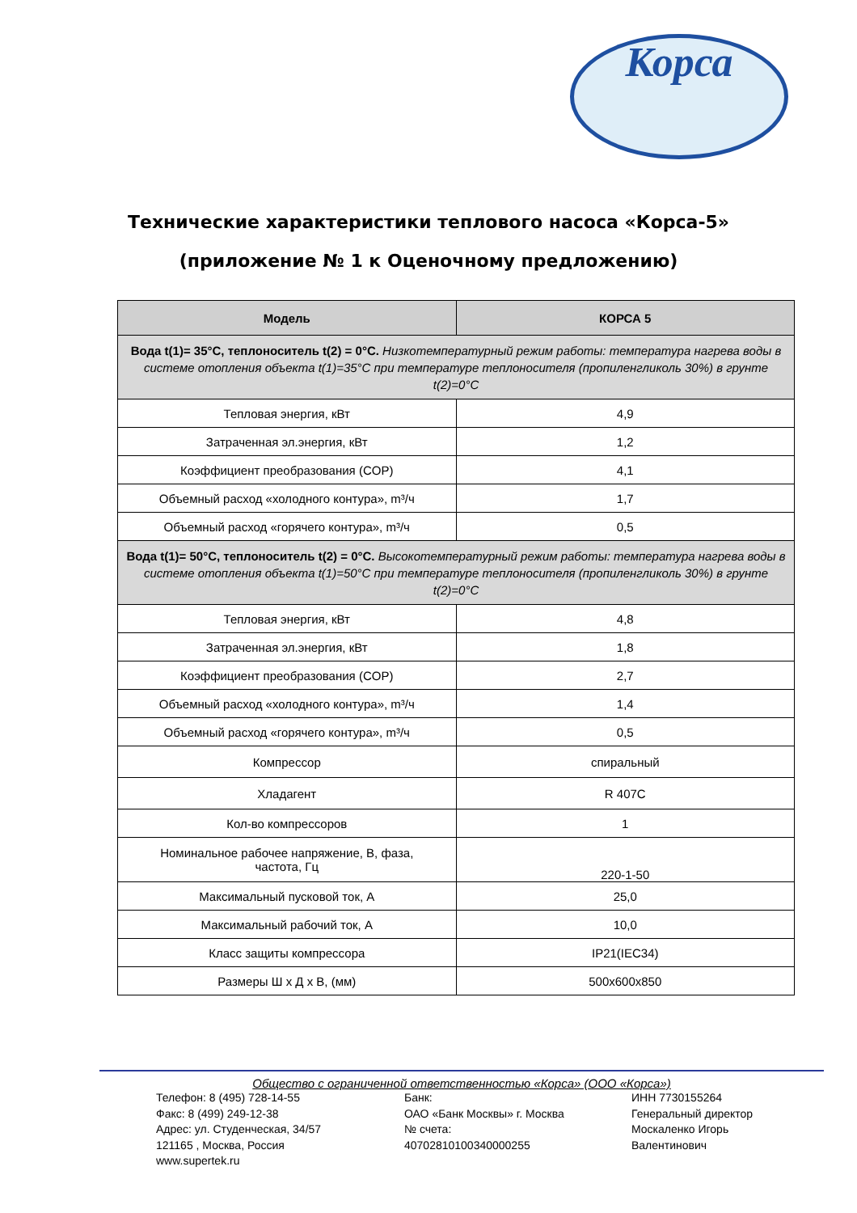Корса
Технические характеристики теплового насоса «Корса-5»
(приложение № 1 к Оценочному предложению)
| Модель | КОРСА 5 |
| --- | --- |
| Вода t(1)= 35°С, теплоноситель t(2) = 0°С. Низкотемпературный режим работы: температура нагрева воды в системе отопления объекта t(1)=35°С при температуре теплоносителя (пропиленгликоль 30%) в грунте t(2)=0°С | |
| Тепловая энергия, кВт | 4,9 |
| Затраченная эл.энергия, кВт | 1,2 |
| Коэффициент преобразования (COP) | 4,1 |
| Объемный расход «холодного контура», m³/ч | 1,7 |
| Объемный расход «горячего контура», m³/ч | 0,5 |
| Вода t(1)= 50°С, теплоноситель t(2) = 0°С. Высокотемпературный режим работы: температура нагрева воды в системе отопления объекта t(1)=50°С при температуре теплоносителя (пропиленгликоль 30%) в грунте t(2)=0°С | |
| Тепловая энергия, кВт | 4,8 |
| Затраченная эл.энергия, кВт | 1,8 |
| Коэффициент преобразования (COP) | 2,7 |
| Объемный расход «холодного контура», m³/ч | 1,4 |
| Объемный расход «горячего контура», m³/ч | 0,5 |
| Компрессор | спиральный |
| Хладагент | R 407C |
| Кол-во компрессоров | 1 |
| Номинальное рабочее напряжение, В, фаза, частота, Гц | 220-1-50 |
| Максимальный пусковой ток, А | 25,0 |
| Максимальный рабочий ток, А | 10,0 |
| Класс защиты компрессора | IP21(IEC34) |
| Размеры Ш х Д х В, (мм) | 500x600x850 |
Общество с ограниченной ответственностью «Корса» (ООО «Корса»)
Телефон: 8 (495) 728-14-55
Факс: 8 (499) 249-12-38
Адрес: ул. Студенческая, 34/57
121165 , Москва, Россия
www.supertek.ru
Банк:
ОАО «Банк Москвы» г. Москва
№ счета:
40702810100340000255
ИНН 7730155264
Генеральный директор
Москаленко Игорь
Валентинович